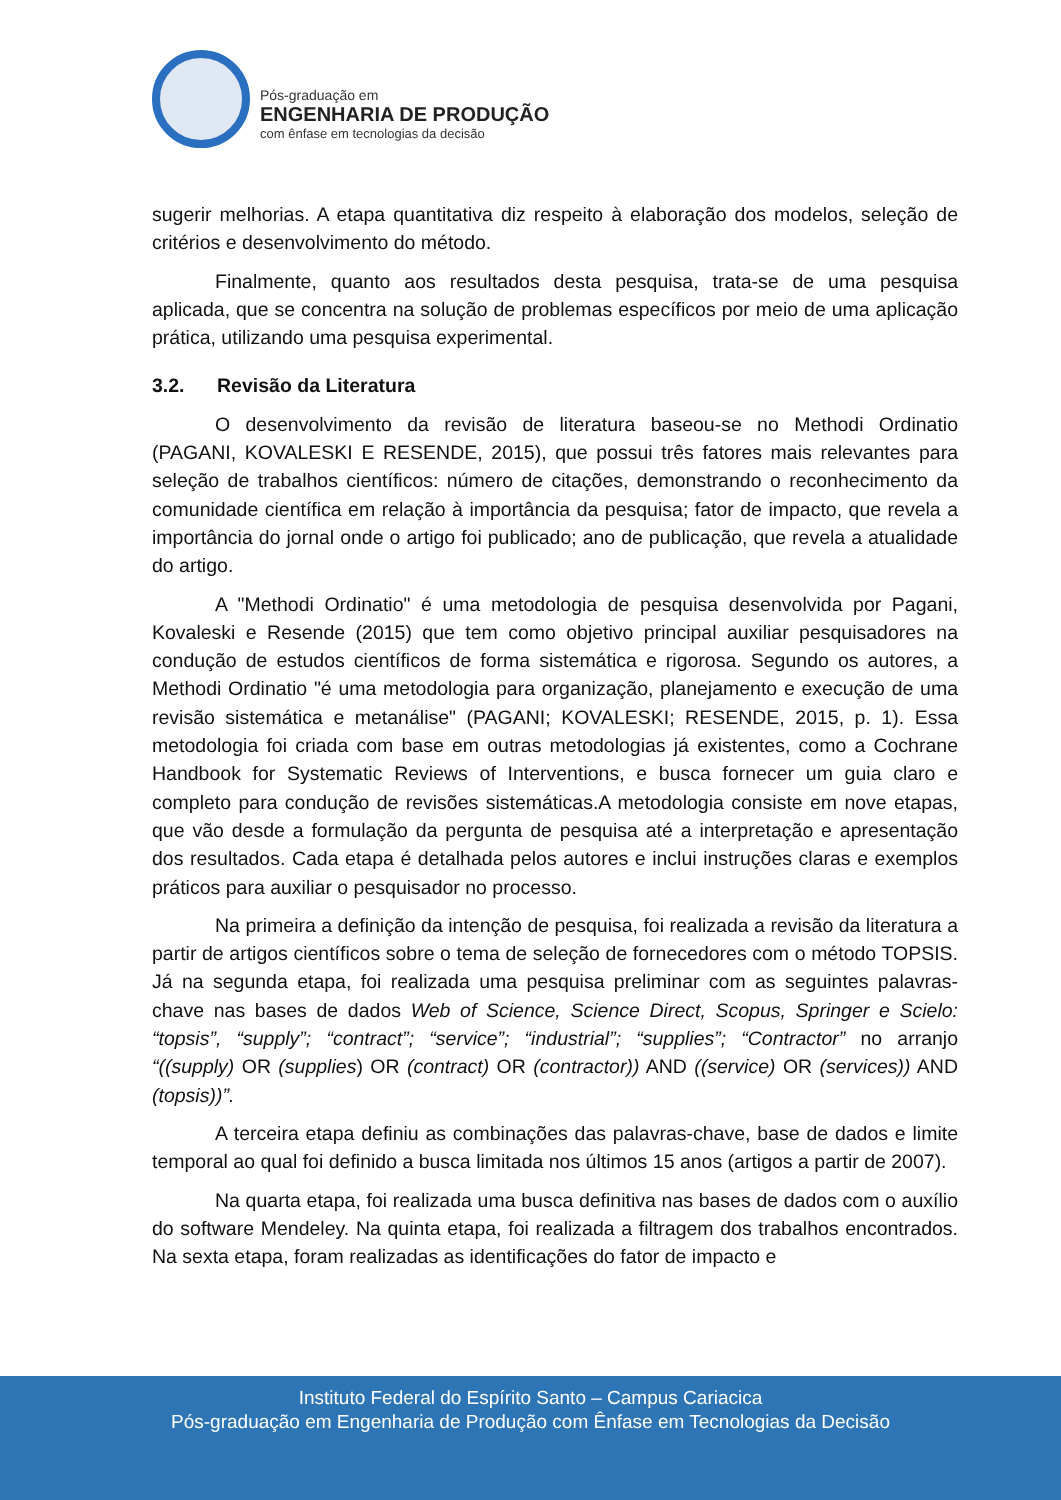Pós-graduação em
ENGENHARIA DE PRODUÇÃO
com ênfase em tecnologias da decisão
sugerir melhorias. A etapa quantitativa diz respeito à elaboração dos modelos, seleção de critérios e desenvolvimento do método.
Finalmente, quanto aos resultados desta pesquisa, trata-se de uma pesquisa aplicada, que se concentra na solução de problemas específicos por meio de uma aplicação prática, utilizando uma pesquisa experimental.
3.2. Revisão da Literatura
O desenvolvimento da revisão de literatura baseou-se no Methodi Ordinatio (PAGANI, KOVALESKI E RESENDE, 2015), que possui três fatores mais relevantes para seleção de trabalhos científicos: número de citações, demonstrando o reconhecimento da comunidade científica em relação à importância da pesquisa; fator de impacto, que revela a importância do jornal onde o artigo foi publicado; ano de publicação, que revela a atualidade do artigo.
A "Methodi Ordinatio" é uma metodologia de pesquisa desenvolvida por Pagani, Kovaleski e Resende (2015) que tem como objetivo principal auxiliar pesquisadores na condução de estudos científicos de forma sistemática e rigorosa. Segundo os autores, a Methodi Ordinatio "é uma metodologia para organização, planejamento e execução de uma revisão sistemática e metanálise" (PAGANI; KOVALESKI; RESENDE, 2015, p. 1). Essa metodologia foi criada com base em outras metodologias já existentes, como a Cochrane Handbook for Systematic Reviews of Interventions, e busca fornecer um guia claro e completo para condução de revisões sistemáticas.A metodologia consiste em nove etapas, que vão desde a formulação da pergunta de pesquisa até a interpretação e apresentação dos resultados. Cada etapa é detalhada pelos autores e inclui instruções claras e exemplos práticos para auxiliar o pesquisador no processo.
Na primeira a definição da intenção de pesquisa, foi realizada a revisão da literatura a partir de artigos científicos sobre o tema de seleção de fornecedores com o método TOPSIS. Já na segunda etapa, foi realizada uma pesquisa preliminar com as seguintes palavras-chave nas bases de dados Web of Science, Science Direct, Scopus, Springer e Scielo: “topsis”, “supply”; “contract”; “service”; “industrial”; “supplies”; “Contractor” no arranjo “((supply) OR (supplies) OR (contract) OR (contractor)) AND ((service) OR (services)) AND (topsis))”.
A terceira etapa definiu as combinações das palavras-chave, base de dados e limite temporal ao qual foi definido a busca limitada nos últimos 15 anos (artigos a partir de 2007).
Na quarta etapa, foi realizada uma busca definitiva nas bases de dados com o auxílio do software Mendeley. Na quinta etapa, foi realizada a filtragem dos trabalhos encontrados. Na sexta etapa, foram realizadas as identificações do fator de impacto e
Instituto Federal do Espírito Santo – Campus Cariacica
Pós-graduação em Engenharia de Produção com Ênfase em Tecnologias da Decisão